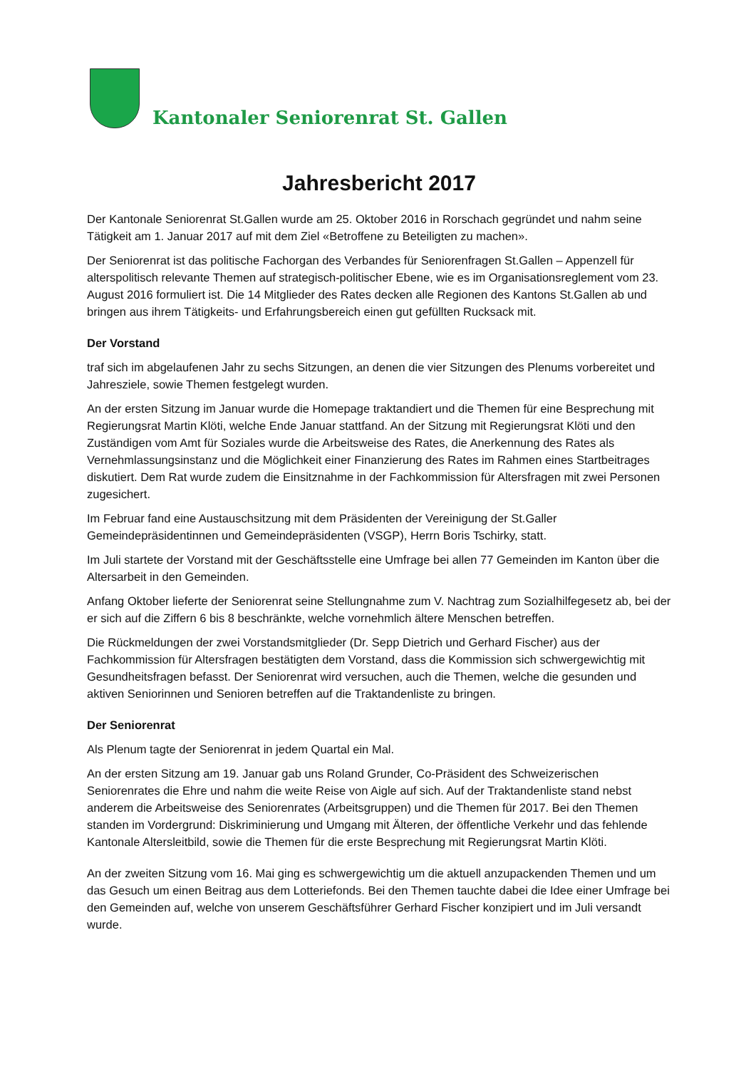Kantonaler Seniorenrat St. Gallen
Jahresbericht 2017
Der Kantonale Seniorenrat St.Gallen wurde am 25. Oktober 2016 in Rorschach gegründet und nahm seine Tätigkeit am 1. Januar 2017 auf mit dem Ziel «Betroffene zu Beteiligten zu machen».
Der Seniorenrat ist das politische Fachorgan des Verbandes für Seniorenfragen St.Gallen – Appenzell für alterspolitisch relevante Themen auf strategisch-politischer Ebene, wie es im Organisationsreglement vom 23. August 2016 formuliert ist. Die 14 Mitglieder des Rates decken alle Regionen des Kantons St.Gallen ab und bringen aus ihrem Tätigkeits- und Erfahrungsbereich einen gut gefüllten Rucksack mit.
Der Vorstand
traf sich im abgelaufenen Jahr zu sechs Sitzungen, an denen die vier Sitzungen des Plenums vorbereitet und Jahresziele, sowie Themen festgelegt wurden.
An der ersten Sitzung im Januar wurde die Homepage traktandiert und die Themen für eine Besprechung mit Regierungsrat Martin Klöti, welche Ende Januar stattfand. An der Sitzung mit Regierungsrat Klöti und den Zuständigen vom Amt für Soziales wurde die Arbeitsweise des Rates, die Anerkennung des Rates als Vernehmlassungsinstanz und die Möglichkeit einer Finanzierung des Rates im Rahmen eines Startbeitrages diskutiert. Dem Rat wurde zudem die Einsitznahme in der Fachkommission für Altersfragen mit zwei Personen zugesichert.
Im Februar fand eine Austauschsitzung mit dem Präsidenten der Vereinigung der St.Galler Gemeindepräsidentinnen und Gemeindepräsidenten (VSGP), Herrn Boris Tschirky, statt.
Im Juli startete der Vorstand mit der Geschäftsstelle eine Umfrage bei allen 77 Gemeinden im Kanton über die Altersarbeit in den Gemeinden.
Anfang Oktober lieferte der Seniorenrat seine Stellungnahme zum V. Nachtrag zum Sozialhilfegesetz ab, bei der er sich auf die Ziffern 6 bis 8 beschränkte, welche vornehmlich ältere Menschen betreffen.
Die Rückmeldungen der zwei Vorstandsmitglieder (Dr. Sepp Dietrich und Gerhard Fischer) aus der Fachkommission für Altersfragen bestätigten dem Vorstand, dass die Kommission sich schwergewichtig mit Gesundheitsfragen befasst. Der Seniorenrat wird versuchen, auch die Themen, welche die gesunden und aktiven Seniorinnen und Senioren betreffen auf die Traktandenliste zu bringen.
Der Seniorenrat
Als Plenum tagte der Seniorenrat in jedem Quartal ein Mal.
An der ersten Sitzung am 19. Januar gab uns Roland Grunder, Co-Präsident des Schweizerischen Seniorenrates die Ehre und nahm die weite Reise von Aigle auf sich. Auf der Traktandenliste stand nebst anderem die Arbeitsweise des Seniorenrates (Arbeitsgruppen) und die Themen für 2017. Bei den Themen standen im Vordergrund: Diskriminierung und Umgang mit Älteren, der öffentliche Verkehr und das fehlende Kantonale Altersleitbild, sowie die Themen für die erste Besprechung mit Regierungsrat Martin Klöti.
An der zweiten Sitzung vom 16. Mai ging es schwergewichtig um die aktuell anzupackenden Themen und um das Gesuch um einen Beitrag aus dem Lotteriefonds. Bei den Themen tauchte dabei die Idee einer Umfrage bei den Gemeinden auf, welche von unserem Geschäftsführer Gerhard Fischer konzipiert und im Juli versandt wurde.